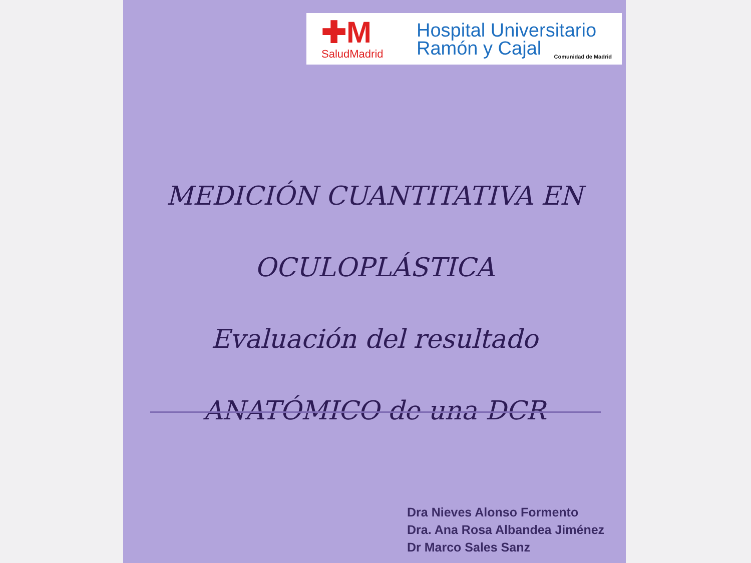✚M
SaludMadrid
Hospital Universitario
Ramón y Cajal
Comunidad de Madrid
MEDICIÓN CUANTITATIVA EN
OCULOPLÁSTICA
Evaluación del resultado
ANATÓMICO de una DCR
Dra Nieves Alonso Formento
Dra. Ana Rosa Albandea Jiménez
Dr Marco Sales Sanz